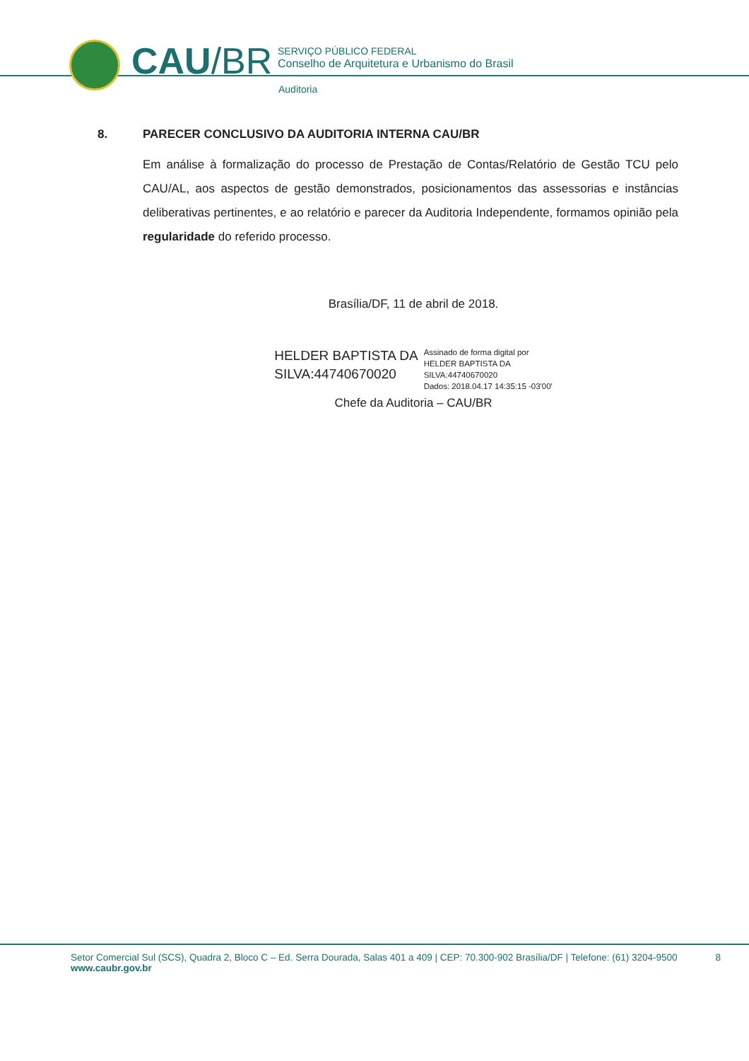CAU/BR
SERVIÇO PÚBLICO FEDERAL
Conselho de Arquitetura e Urbanismo do Brasil
Auditoria
8. PARECER CONCLUSIVO DA AUDITORIA INTERNA CAU/BR
Em análise à formalização do processo de Prestação de Contas/Relatório de Gestão TCU pelo CAU/AL, aos aspectos de gestão demonstrados, posicionamentos das assessorias e instâncias deliberativas pertinentes, e ao relatório e parecer da Auditoria Independente, formamos opinião pela regularidade do referido processo.
Brasília/DF, 11 de abril de 2018.
HELDER BAPTISTA DA
SILVA:44740670020
Assinado de forma digital por
HELDER BAPTISTA DA
SILVA:44740670020
Dados: 2018.04.17 14:35:15 -03'00'
Chefe da Auditoria – CAU/BR
Setor Comercial Sul (SCS), Quadra 2, Bloco C – Ed. Serra Dourada, Salas 401 a 409 | CEP: 70.300-902 Brasília/DF | Telefone: (61) 3204-9500
www.caubr.gov.br
8